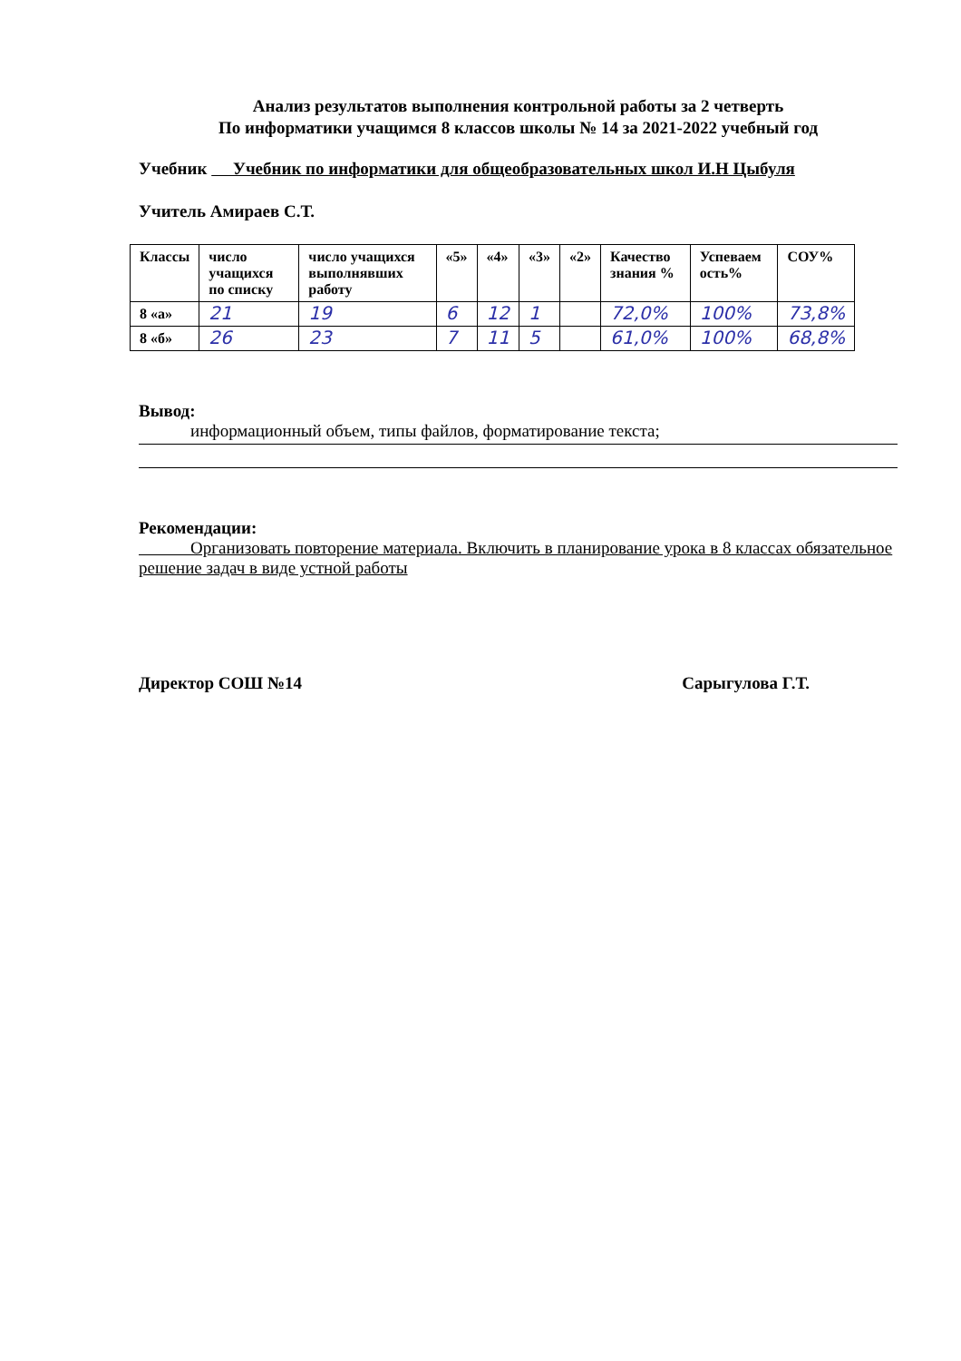Анализ результатов выполнения контрольной работы за 2 четверть
По информатики учащимся 8 классов школы № 14 за 2021-2022 учебный год
Учебник Учебник по информатики для общеобразовательных школ И.Н Цыбуля
Учитель Амираев С.Т.
| Классы | число учащихся по списку | число учащихся выполнявших работу | «5» | «4» | «3» | «2» | Качество знания % | Успеваем ость% | СОУ% |
| --- | --- | --- | --- | --- | --- | --- | --- | --- | --- |
| 8 «а» | 21 | 19 | 6 | 12 | 1 | | 72,0% | 100% | 73,8% |
| 8 «б» | 26 | 23 | 7 | 11 | 5 | | 61,0% | 100% | 68,8% |
Вывод:
информационный объем, типы файлов, форматирование текста;
Рекомендации:
Организовать повторение материала. Включить в планирование урока в 8 классах обязательное решение задач в виде устной работы
Директор СОШ №14 Сарыгулова Г.Т.